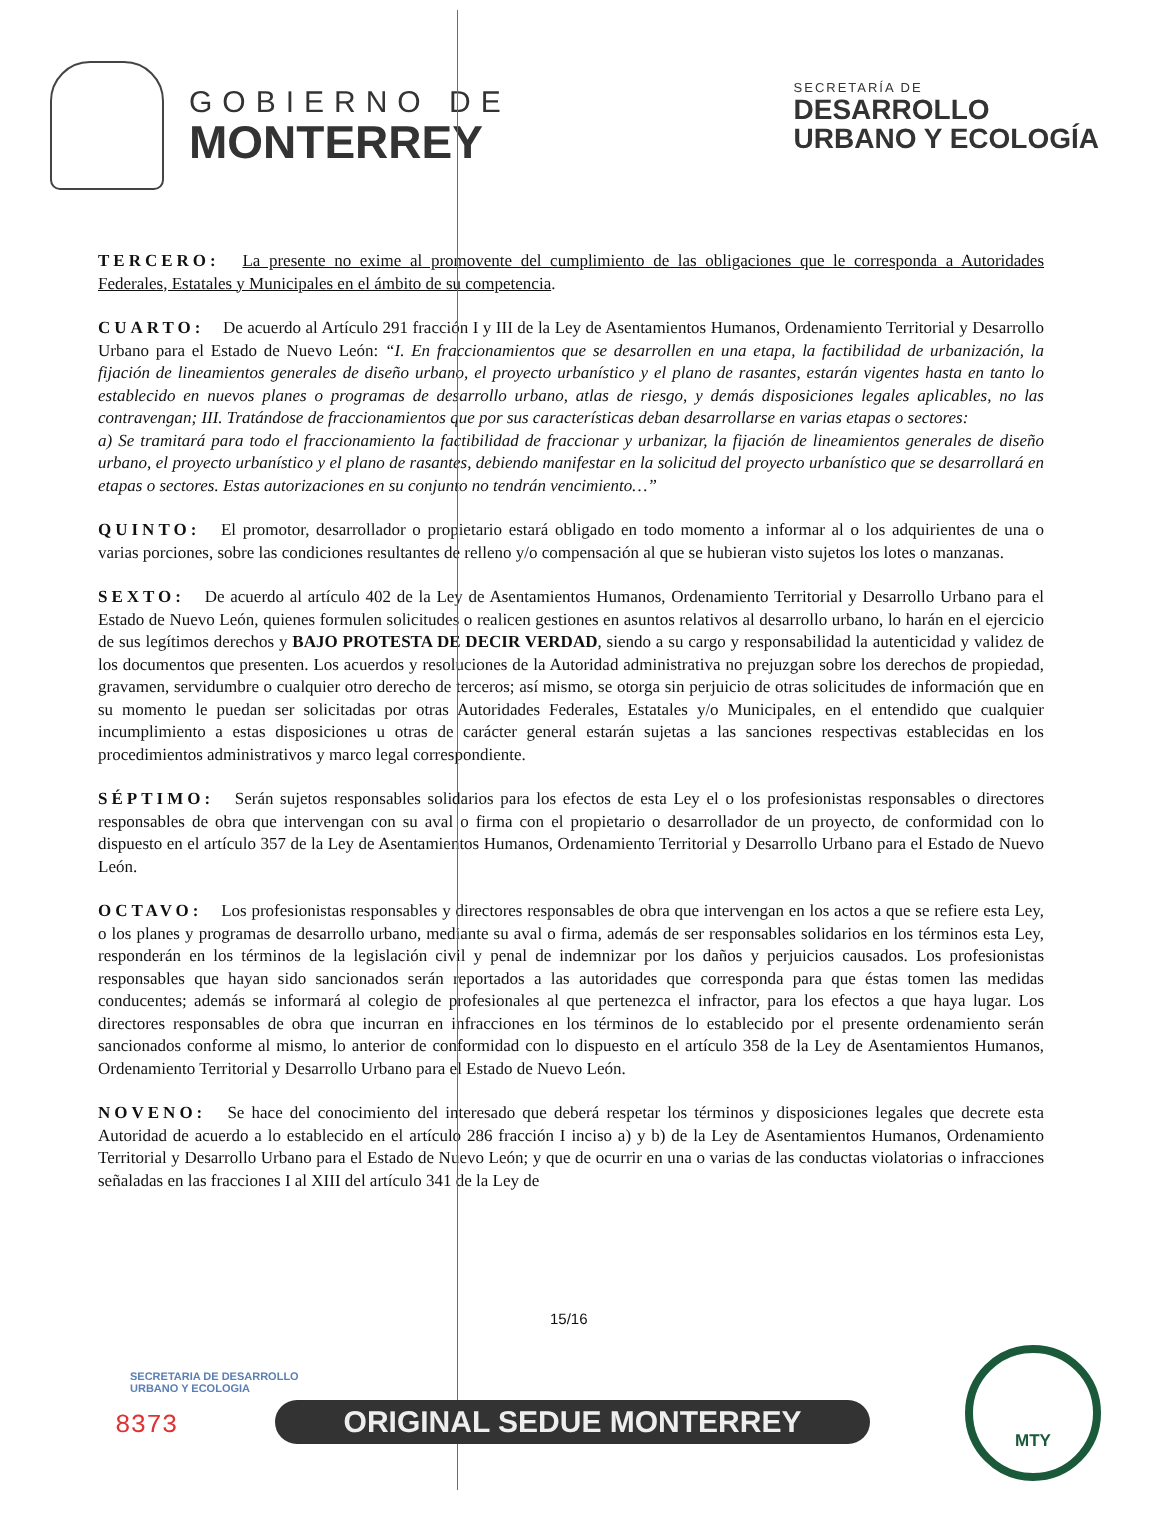GOBIERNO DE
MONTERREY
SECRETARÍA DE
DESARROLLO
URBANO Y ECOLOGÍA
TERCERO: La presente no exime al promovente del cumplimiento de las obligaciones que le corresponda a Autoridades Federales, Estatales y Municipales en el ámbito de su competencia.
CUARTO: De acuerdo al Artículo 291 fracción I y III de la Ley de Asentamientos Humanos, Ordenamiento Territorial y Desarrollo Urbano para el Estado de Nuevo León: “I. En fraccionamientos que se desarrollen en una etapa, la factibilidad de urbanización, la fijación de lineamientos generales de diseño urbano, el proyecto urbanístico y el plano de rasantes, estarán vigentes hasta en tanto lo establecido en nuevos planes o programas de desarrollo urbano, atlas de riesgo, y demás disposiciones legales aplicables, no las contravengan; III. Tratándose de fraccionamientos que por sus características deban desarrollarse en varias etapas o sectores:
a) Se tramitará para todo el fraccionamiento la factibilidad de fraccionar y urbanizar, la fijación de lineamientos generales de diseño urbano, el proyecto urbanístico y el plano de rasantes, debiendo manifestar en la solicitud del proyecto urbanístico que se desarrollará en etapas o sectores. Estas autorizaciones en su conjunto no tendrán vencimiento…”
QUINTO: El promotor, desarrollador o propietario estará obligado en todo momento a informar al o los adquirientes de una o varias porciones, sobre las condiciones resultantes de relleno y/o compensación al que se hubieran visto sujetos los lotes o manzanas.
SEXTO: De acuerdo al artículo 402 de la Ley de Asentamientos Humanos, Ordenamiento Territorial y Desarrollo Urbano para el Estado de Nuevo León, quienes formulen solicitudes o realicen gestiones en asuntos relativos al desarrollo urbano, lo harán en el ejercicio de sus legítimos derechos y BAJO PROTESTA DE DECIR VERDAD, siendo a su cargo y responsabilidad la autenticidad y validez de los documentos que presenten. Los acuerdos y resoluciones de la Autoridad administrativa no prejuzgan sobre los derechos de propiedad, gravamen, servidumbre o cualquier otro derecho de terceros; así mismo, se otorga sin perjuicio de otras solicitudes de información que en su momento le puedan ser solicitadas por otras Autoridades Federales, Estatales y/o Municipales, en el entendido que cualquier incumplimiento a estas disposiciones u otras de carácter general estarán sujetas a las sanciones respectivas establecidas en los procedimientos administrativos y marco legal correspondiente.
SÉPTIMO: Serán sujetos responsables solidarios para los efectos de esta Ley el o los profesionistas responsables o directores responsables de obra que intervengan con su aval o firma con el propietario o desarrollador de un proyecto, de conformidad con lo dispuesto en el artículo 357 de la Ley de Asentamientos Humanos, Ordenamiento Territorial y Desarrollo Urbano para el Estado de Nuevo León.
OCTAVO: Los profesionistas responsables y directores responsables de obra que intervengan en los actos a que se refiere esta Ley, o los planes y programas de desarrollo urbano, mediante su aval o firma, además de ser responsables solidarios en los términos esta Ley, responderán en los términos de la legislación civil y penal de indemnizar por los daños y perjuicios causados. Los profesionistas responsables que hayan sido sancionados serán reportados a las autoridades que corresponda para que éstas tomen las medidas conducentes; además se informará al colegio de profesionales al que pertenezca el infractor, para los efectos a que haya lugar. Los directores responsables de obra que incurran en infracciones en los términos de lo establecido por el presente ordenamiento serán sancionados conforme al mismo, lo anterior de conformidad con lo dispuesto en el artículo 358 de la Ley de Asentamientos Humanos, Ordenamiento Territorial y Desarrollo Urbano para el Estado de Nuevo León.
NOVENO: Se hace del conocimiento del interesado que deberá respetar los términos y disposiciones legales que decrete esta Autoridad de acuerdo a lo establecido en el artículo 286 fracción I inciso a) y b) de la Ley de Asentamientos Humanos, Ordenamiento Territorial y Desarrollo Urbano para el Estado de Nuevo León; y que de ocurrir en una o varias de las conductas violatorias o infracciones señaladas en las fracciones I al XIII del artículo 341 de la Ley de
15/16
SECRETARIA DE DESARROLLO
URBANO Y ECOLOGIA
8373 ORIGINAL SEDUE MONTERREY
MTY